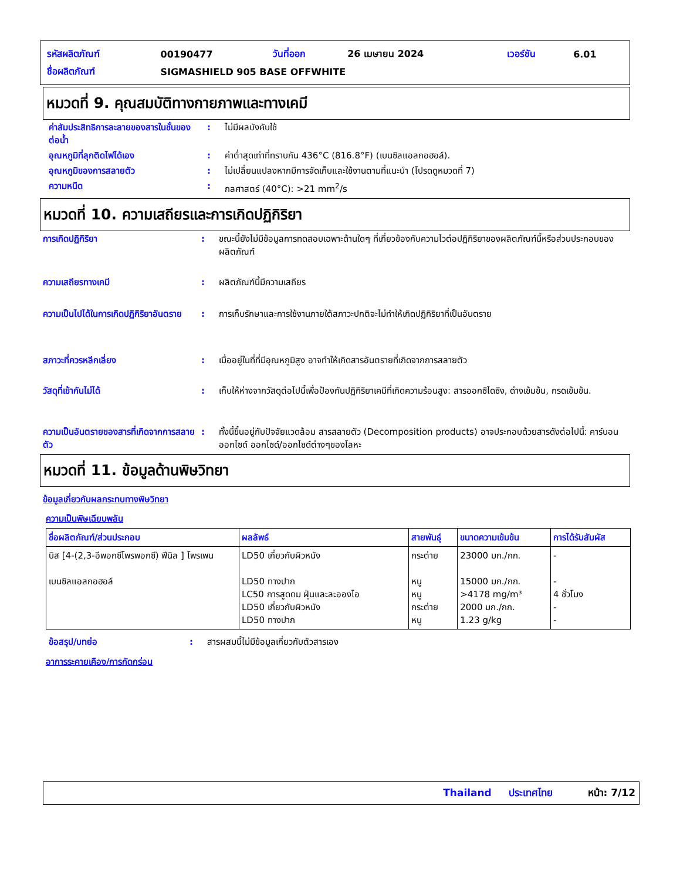| รหัสผลิตภัณฑ์ | 00190477 | วันที่ออก | 26 เมษายน 2024 | เวอร์ชัน | 6.01 |
| ชื่อผลิตภัณฑ์ | SIGMASHIELD 905 BASE OFFWHITE | | | | |
หมวดที่ 9. คุณสมบัติทางกายภาพและทางเคมี
| ค่าสัมประสิทธิการละลายของสารในชั้นของ ต่อน้ำ | : | ไม่มีผลบังคับใช้ |
| อุณหภูมิที่ลุกติดไฟได้เอง | : | ค่าต่ำสุดเท่าที่ทราบกัน 436°C (816.8°F) (เบนซิลแอลกอฮอล์). |
| อุณหภูมิของการสลายตัว | : | ไม่เปลี่ยนแปลงหากมีการจัดเก็บและใช้งานตามที่แนะนำ (โปรดดูหมวดที่ 7) |
| ความหนืด | : | กลศาสตร์ (40°C): >21 mm<sup>2</sup>/s |
หมวดที่ 10. ความเสถียรและการเกิดปฏิกิริยา
| การเกิดปฏิกิริยา | : | ขณะนี้ยังไม่มีข้อมูลการทดสอบเฉพาะด้านใดๆ ที่เกี่ยวข้องกับความไวต่อปฏิกิริยาของผลิตภัณฑ์นี้หรือส่วนประกอบของผลิตภัณฑ์ |
| ความเสถียรทางเคมี | : | ผลิตภัณฑ์นี้มีความเสถียร |
| ความเป็นไปได้ในการเกิดปฏิกิริยาอันตราย | : | การเก็บรักษาและการใช้งานภายใต้สภาวะปกติจะไม่ทำให้เกิดปฏิกิริยาที่เป็นอันตราย |
| สภาวะที่ควรหลีกเลี่ยง | : | เมื่ออยู่ในที่ที่มีอุณหภูมิสูง อาจทำให้เกิดสารอันตรายที่เกิดจากการสลายตัว |
| วัสดุที่เข้ากันไม่ได้ | : | เก็บให้ห่างจากวัสดุต่อไปนี้เพื่อป้องกันปฏิกิริยาเคมีที่เกิดความร้อนสูง: สารออกซิไดซิง, ด่างเข้มข้น, กรดเข้มข้น. |
| ความเป็นอันตรายของสารที่เกิดจากการสลายตัว | : | ทั้งนี้ขึ้นอยู่กับปัจจัยแวดล้อม สารสลายตัว (Decomposition products) อาจประกอบด้วยสารดังต่อไปนี้: คาร์บอนออกไซด์ ออกไซด์/ออกไซด์ต่างๆของโลหะ |
หมวดที่ 11. ข้อมูลด้านพิษวิทยา
ข้อมูลเกี่ยวกับผลกระทบทางพิษวิทยา
ความเป็นพิษเฉียบพลัน
| ชื่อผลิตภัณฑ์/ส่วนประกอบ | ผลลัพธ์ | สายพันธุ์ | ขนาดความเข้มข้น | การได้รับสัมผัส |
| --- | --- | --- | --- | --- |
| บิส [4-(2,3-อีพอกซีโพรพอกซี) ฟีนิล ] โพรเพน เบนซิลแอลกอฮอล์ | LD50 เกี่ยวกับผิวหนัง LD50 ทางปาก LC50 การสูดดม ฝุ่นและละอองไอ LD50 เกี่ยวกับผิวหนัง LD50 ทางปาก | กระต่าย หนู หนู กระต่าย หนู | 23000 มก./กก. 15000 มก./กก. >4178 mg/m³ 2000 มก./กก. 1.23 g/kg | - - 4 ชั่วโมง - - |
| ข้อสรุป/บทย่อ | : | สารผสมนี้ไม่มีข้อมูลเกี่ยวกับตัวสารเอง |
อาการระคายเคือง/การกัดกร่อน
Thailand ประเทศไทย หน้า: 7/12